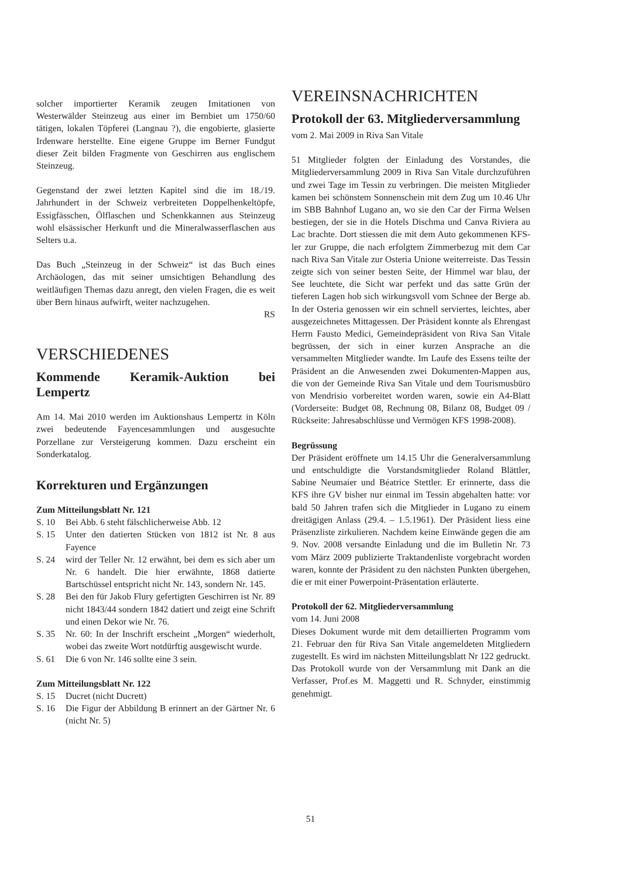solcher importierter Keramik zeugen Imitationen von Westerwälder Steinzeug aus einer im Bernbiet um 1750/60 tätigen, lokalen Töpferei (Langnau ?), die engobierte, glasierte Irdenware herstellte. Eine eigene Gruppe im Berner Fundgut dieser Zeit bilden Fragmente von Geschirren aus englischem Steinzeug.
Gegenstand der zwei letzten Kapitel sind die im 18./19. Jahrhundert in der Schweiz verbreiteten Doppelhenkeltöpfe, Essigfässchen, Ölflaschen und Schenkkannen aus Steinzeug wohl elsässischer Herkunft und die Mineralwasserflaschen aus Selters u.a.
Das Buch „Steinzeug in der Schweiz“ ist das Buch eines Archäologen, das mit seiner umsichtigen Behandlung des weitläufigen Themas dazu anregt, den vielen Fragen, die es weit über Bern hinaus aufwirft, weiter nachzugehen.
RS
VERSCHIEDENES
Kommende Keramik-Auktion bei Lempertz
Am 14. Mai 2010 werden im Auktionshaus Lempertz in Köln zwei bedeutende Fayencesammlungen und ausgesuchte Porzellane zur Versteigerung kommen. Dazu erscheint ein Sonderkatalog.
Korrekturen und Ergänzungen
Zum Mitteilungsblatt Nr. 121
S. 10 Bei Abb. 6 steht fälschlicherweise Abb. 12
S. 15 Unter den datierten Stücken von 1812 ist Nr. 8 aus Fayence
S. 24 wird der Teller Nr. 12 erwähnt, bei dem es sich aber um Nr. 6 handelt. Die hier erwähnte, 1868 datierte Bartschüssel entspricht nicht Nr. 143, sondern Nr. 145.
S. 28 Bei den für Jakob Flury gefertigten Geschirren ist Nr. 89 nicht 1843/44 sondern 1842 datiert und zeigt eine Schrift und einen Dekor wie Nr. 76.
S. 35 Nr. 60: In der Inschrift erscheint „Morgen“ wiederholt, wobei das zweite Wort notdürftig ausgewischt wurde.
S. 61 Die 6 von Nr. 146 sollte eine 3 sein.
Zum Mitteilungsblatt Nr. 122
S. 15 Ducret (nicht Ducrett)
S. 16 Die Figur der Abbildung B erinnert an der Gärtner Nr. 6 (nicht Nr. 5)
VEREINSNACHRICHTEN
Protokoll der 63. Mitgliederversammlung
vom 2. Mai 2009 in Riva San Vitale
51 Mitglieder folgten der Einladung des Vorstandes, die Mitgliederversammlung 2009 in Riva San Vitale durchzuführen und zwei Tage im Tessin zu verbringen. Die meisten Mitglieder kamen bei schönstem Sonnenschein mit dem Zug um 10.46 Uhr im SBB Bahnhof Lugano an, wo sie den Car der Firma Welsen bestiegen, der sie in die Hotels Dischma und Canva Riviera au Lac brachte. Dort stiessen die mit dem Auto gekommenen KFS-ler zur Gruppe, die nach erfolgtem Zimmerbezug mit dem Car nach Riva San Vitale zur Osteria Unione weiterreiste. Das Tessin zeigte sich von seiner besten Seite, der Himmel war blau, der See leuchtete, die Sicht war perfekt und das satte Grün der tieferen Lagen hob sich wirkungsvoll vom Schnee der Berge ab. In der Osteria genossen wir ein schnell serviertes, leichtes, aber ausgezeichnetes Mittagessen. Der Präsident konnte als Ehrengast Herrn Fausto Medici, Gemeindepräsident von Riva San Vitale begrüssen, der sich in einer kurzen Ansprache an die versammelten Mitglieder wandte. Im Laufe des Essens teilte der Präsident an die Anwesenden zwei Dokumenten-Mappen aus, die von der Gemeinde Riva San Vitale und dem Tourismusbüro von Mendrisio vorbereitet worden waren, sowie ein A4-Blatt (Vorderseite: Budget 08, Rechnung 08, Bilanz 08, Budget 09 / Rückseite: Jahresabschlüsse und Vermögen KFS 1998-2008).
Begrüssung
Der Präsident eröffnete um 14.15 Uhr die Generalversammlung und entschuldigte die Vorstandsmitglieder Roland Blättler, Sabine Neumaier und Béatrice Stettler. Er erinnerte, dass die KFS ihre GV bisher nur einmal im Tessin abgehalten hatte: vor bald 50 Jahren trafen sich die Mitglieder in Lugano zu einem dreitägigen Anlass (29.4. – 1.5.1961). Der Präsident liess eine Präsenzliste zirkulieren. Nachdem keine Einwände gegen die am 9. Nov. 2008 versandte Einladung und die im Bulletin Nr. 73 vom März 2009 publizierte Traktandenliste vorgebracht worden waren, konnte der Präsident zu den nächsten Punkten übergehen, die er mit einer Powerpoint-Präsentation erläuterte.
Protokoll der 62. Mitgliederversammlung
vom 14. Juni 2008
Dieses Dokument wurde mit dem detaillierten Programm vom 21. Februar den für Riva San Vitale angemeldeten Mitgliedern zugestellt. Es wird im nächsten Mitteilungsblatt Nr 122 gedruckt. Das Protokoll wurde von der Versammlung mit Dank an die Verfasser, Prof.es M. Maggetti und R. Schnyder, einstimmig genehmigt.
51